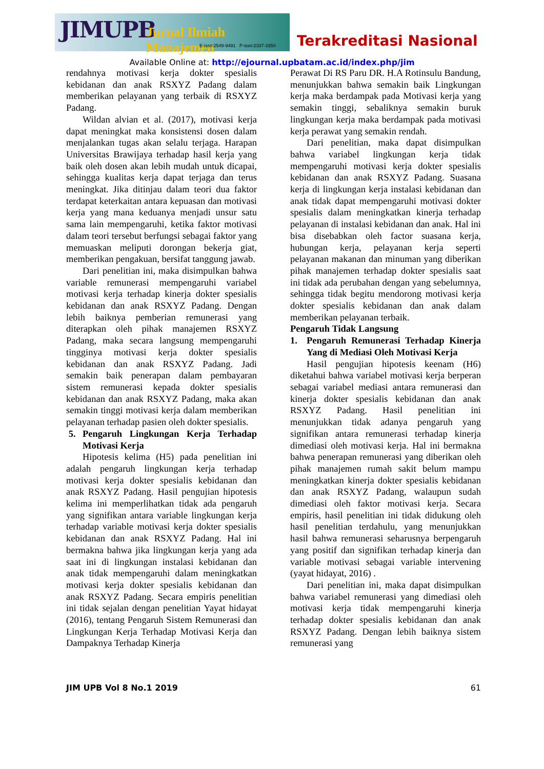JIMUPB Jurnal Ilmiah Manajemen
E-issn:2549-9491 P-issn:2337-3350
Terakreditasi Nasional
Available Online at: http://ejournal.upbatam.ac.id/index.php/jim
rendahnya motivasi kerja dokter spesialis kebidanan dan anak RSXYZ Padang dalam memberikan pelayanan yang terbaik di RSXYZ Padang.
Wildan alvian et al. (2017), motivasi kerja dapat meningkat maka konsistensi dosen dalam menjalankan tugas akan selalu terjaga. Harapan Universitas Brawijaya terhadap hasil kerja yang baik oleh dosen akan lebih mudah untuk dicapai, sehingga kualitas kerja dapat terjaga dan terus meningkat. Jika ditinjau dalam teori dua faktor terdapat keterkaitan antara kepuasan dan motivasi kerja yang mana keduanya menjadi unsur satu sama lain mempengaruhi, ketika faktor motivasi dalam teori tersebut berfungsi sebagai faktor yang memuaskan meliputi dorongan bekerja giat, memberikan pengakuan, bersifat tanggung jawab.
Dari penelitian ini, maka disimpulkan bahwa variable remunerasi mempengaruhi variabel motivasi kerja terhadap kinerja dokter spesialis kebidanan dan anak RSXYZ Padang. Dengan lebih baiknya pemberian remunerasi yang diterapkan oleh pihak manajemen RSXYZ Padang, maka secara langsung mempengaruhi tingginya motivasi kerja dokter spesialis kebidanan dan anak RSXYZ Padang. Jadi semakin baik penerapan dalam pembayaran sistem remunerasi kepada dokter spesialis kebidanan dan anak RSXYZ Padang, maka akan semakin tinggi motivasi kerja dalam memberikan pelayanan terhadap pasien oleh dokter spesialis.
5. Pengaruh Lingkungan Kerja Terhadap Motivasi Kerja
Hipotesis kelima (H5) pada penelitian ini adalah pengaruh lingkungan kerja terhadap motivasi kerja dokter spesialis kebidanan dan anak RSXYZ Padang. Hasil pengujian hipotesis kelima ini memperlihatkan tidak ada pengaruh yang signifikan antara variable lingkungan kerja terhadap variable motivasi kerja dokter spesialis kebidanan dan anak RSXYZ Padang. Hal ini bermakna bahwa jika lingkungan kerja yang ada saat ini di lingkungan instalasi kebidanan dan anak tidak mempengaruhi dalam meningkatkan motivasi kerja dokter spesialis kebidanan dan anak RSXYZ Padang. Secara empiris penelitian ini tidak sejalan dengan penelitian Yayat hidayat (2016), tentang Pengaruh Sistem Remunerasi dan Lingkungan Kerja Terhadap Motivasi Kerja dan Dampaknya Terhadap Kinerja
Perawat Di RS Paru DR. H.A Rotinsulu Bandung, menunjukkan bahwa semakin baik Lingkungan kerja maka berdampak pada Motivasi kerja yang semakin tinggi, sebaliknya semakin buruk lingkungan kerja maka berdampak pada motivasi kerja perawat yang semakin rendah.
Dari penelitian, maka dapat disimpulkan bahwa variabel lingkungan kerja tidak mempengaruhi motivasi kerja dokter spesialis kebidanan dan anak RSXYZ Padang. Suasana kerja di lingkungan kerja instalasi kebidanan dan anak tidak dapat mempengaruhi motivasi dokter spesialis dalam meningkatkan kinerja terhadap pelayanan di instalasi kebidanan dan anak. Hal ini bisa disebabkan oleh factor suasana kerja, hubungan kerja, pelayanan kerja seperti pelayanan makanan dan minuman yang diberikan pihak manajemen terhadap dokter spesialis saat ini tidak ada perubahan dengan yang sebelumnya, sehingga tidak begitu mendorong motivasi kerja dokter spesialis kebidanan dan anak dalam memberikan pelayanan terbaik.
Pengaruh Tidak Langsung
1. Pengaruh Remunerasi Terhadap Kinerja Yang di Mediasi Oleh Motivasi Kerja
Hasil pengujian hipotesis keenam (H6) diketahui bahwa variabel motivasi kerja berperan sebagai variabel mediasi antara remunerasi dan kinerja dokter spesialis kebidanan dan anak RSXYZ Padang. Hasil penelitian ini menunjukkan tidak adanya pengaruh yang signifikan antara remunerasi terhadap kinerja dimediasi oleh motivasi kerja. Hal ini bermakna bahwa penerapan remunerasi yang diberikan oleh pihak manajemen rumah sakit belum mampu meningkatkan kinerja dokter spesialis kebidanan dan anak RSXYZ Padang, walaupun sudah dimediasi oleh faktor motivasi kerja. Secara empiris, hasil penelitian ini tidak didukung oleh hasil penelitian terdahulu, yang menunjukkan hasil bahwa remunerasi seharusnya berpengaruh yang positif dan signifikan terhadap kinerja dan variable motivasi sebagai variable intervening (yayat hidayat, 2016) .
Dari penelitian ini, maka dapat disimpulkan bahwa variabel remunerasi yang dimediasi oleh motivasi kerja tidak mempengaruhi kinerja terhadap dokter spesialis kebidanan dan anak RSXYZ Padang. Dengan lebih baiknya sistem remunerasi yang
JIM UPB Vol 8 No.1 2019 61